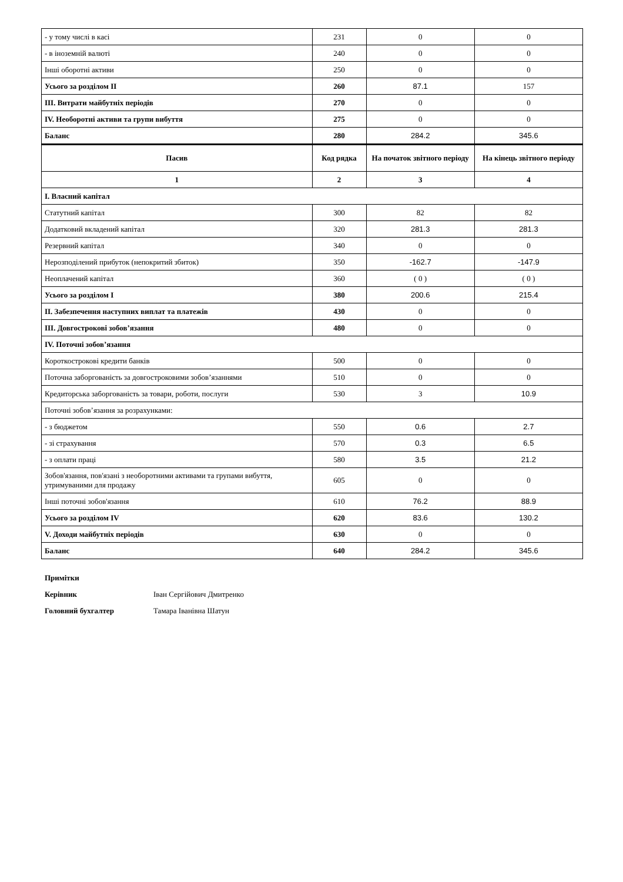| - у тому числі в касі | 231 | 0 | 0 |
| - в іноземній валюті | 240 | 0 | 0 |
| Інші оборотні активи | 250 | 0 | 0 |
| Усього за розділом II | 260 | 87.1 | 157 |
| III. Витрати майбутніх періодів | 270 | 0 | 0 |
| IV. Необоротні активи та групи вибуття | 275 | 0 | 0 |
| Баланс | 280 | 284.2 | 345.6 |
| Пасив | Код рядка | На початок звітного періоду | На кінець звітного періоду |
| 1 | 2 | 3 | 4 |
| I. Власний капітал | | | |
| Статутний капітал | 300 | 82 | 82 |
| Додатковий вкладений капітал | 320 | 281.3 | 281.3 |
| Резервний капітал | 340 | 0 | 0 |
| Нерозподілений прибуток (непокритий збиток) | 350 | -162.7 | -147.9 |
| Неоплачений капітал | 360 | ( 0 ) | ( 0 ) |
| Усього за розділом I | 380 | 200.6 | 215.4 |
| II. Забезпечення наступних виплат та платежів | 430 | 0 | 0 |
| III. Довгострокові зобов’язання | 480 | 0 | 0 |
| IV. Поточні зобов’язання | | | |
| Короткострокові кредити банків | 500 | 0 | 0 |
| Поточна заборгованість за довгостроковими зобов’язаннями | 510 | 0 | 0 |
| Кредиторська заборгованість за товари, роботи, послуги | 530 | 3 | 10.9 |
| Поточні зобов’язання за розрахунками: | | | |
| - з бюджетом | 550 | 0.6 | 2.7 |
| - зі страхування | 570 | 0.3 | 6.5 |
| - з оплати праці | 580 | 3.5 | 21.2 |
| Зобов'язання, пов'язані з необоротними активами та групами вибуття, утримуваними для продажу | 605 | 0 | 0 |
| Інші поточні зобов'язання | 610 | 76.2 | 88.9 |
| Усього за розділом IV | 620 | 83.6 | 130.2 |
| V. Доходи майбутніх періодів | 630 | 0 | 0 |
| Баланс | 640 | 284.2 | 345.6 |
Примітки
Керівник Іван Сергійович Дмитренко
Головний бухгалтер Тамара Іванівна Шатун